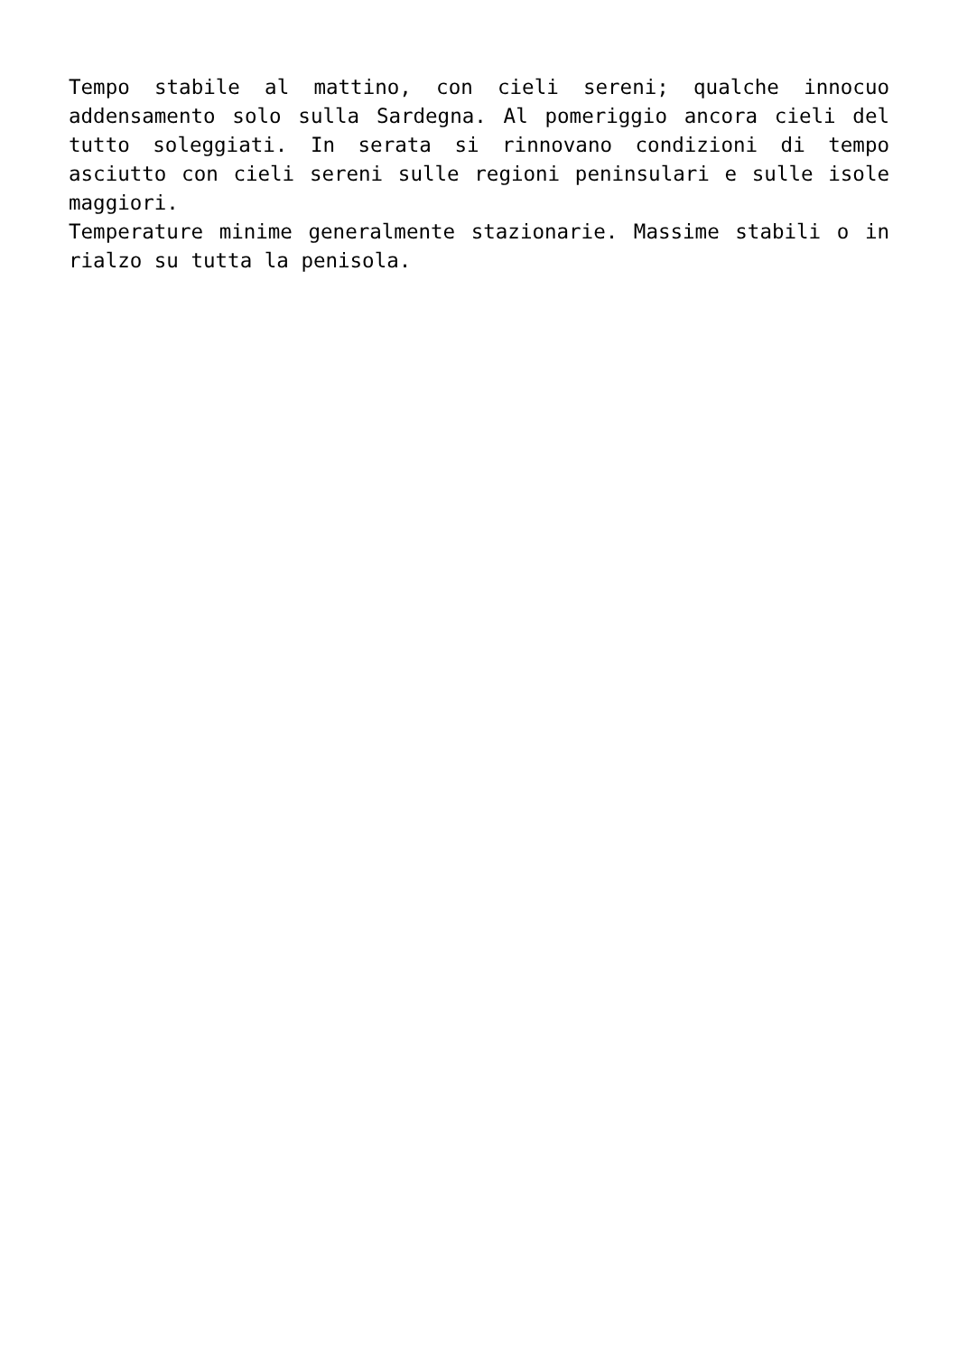Tempo stabile al mattino, con cieli sereni; qualche innocuo addensamento solo sulla Sardegna. Al pomeriggio ancora cieli del tutto soleggiati. In serata si rinnovano condizioni di tempo asciutto con cieli sereni sulle regioni peninsulari e sulle isole maggiori.
Temperature minime generalmente stazionarie. Massime stabili o in rialzo su tutta la penisola.